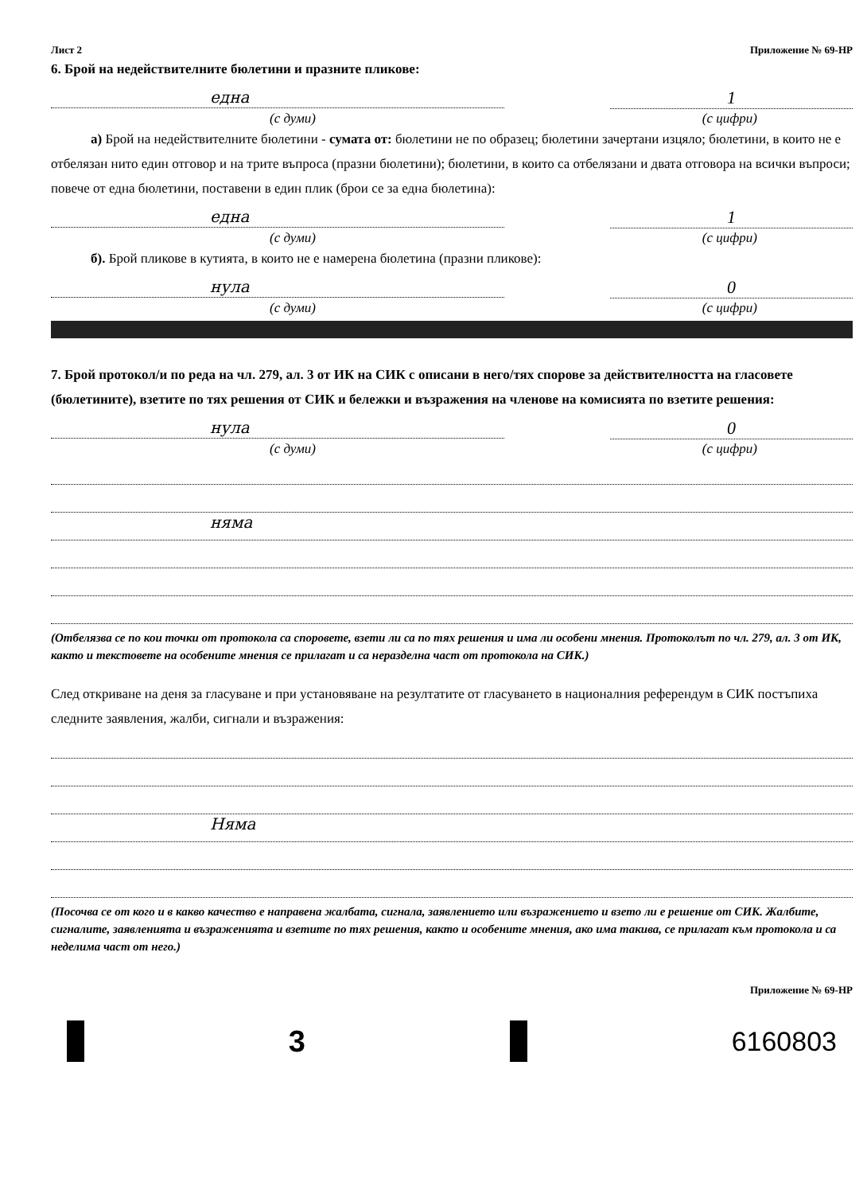Лист 2 Приложение № 69-НР
6. Брой на недействителните бюлетини и празните пликове:
една 1
(с думи) (с цифри)
а) Брой на недействителните бюлетини - сумата от: бюлетини не по образец; бюлетини зачертани изцяло; бюлетини, в които не е отбелязан нито един отговор и на трите въпроса (празни бюлетини); бюлетини, в които са отбелязани и двата отговора на всички въпроси; повече от една бюлетини, поставени в един плик (брои се за една бюлетина):
една 1
(с думи) (с цифри)
б). Брой пликове в кутията, в които не е намерена бюлетина (празни пликове):
нула 0
(с думи) (с цифри)
7. Брой протокол/и по реда на чл. 279, ал. 3 от ИК на СИК с описани в него/тях спорове за действителността на гласовете (бюлетините), взетите по тях решения от СИК и бележки и възражения на членове на комисията по взетите решения:
нула 0
(с думи) (с цифри)
няма
(Отбелязва се по кои точки от протокола са споровете, взети ли са по тях решения и има ли особени мнения. Протоколът по чл. 279, ал. 3 от ИК, както и текстовете на особените мнения се прилагат и са неразделна част от протокола на СИК.)
След откриване на деня за гласуване и при установяване на резултатите от гласуването в националния референдум в СИК постъпиха следните заявления, жалби, сигнали и възражения:
Няма
(Посочва се от кого и в какво качество е направена жалбата, сигнала, заявлението или възражението и взето ли е решение от СИК. Жалбите, сигналите, заявленията и възраженията и взетите по тях решения, както и особените мнения, ако има такива, се прилагат към протокола и са неделима част от него.)
Приложение № 69-НР
3 6160803